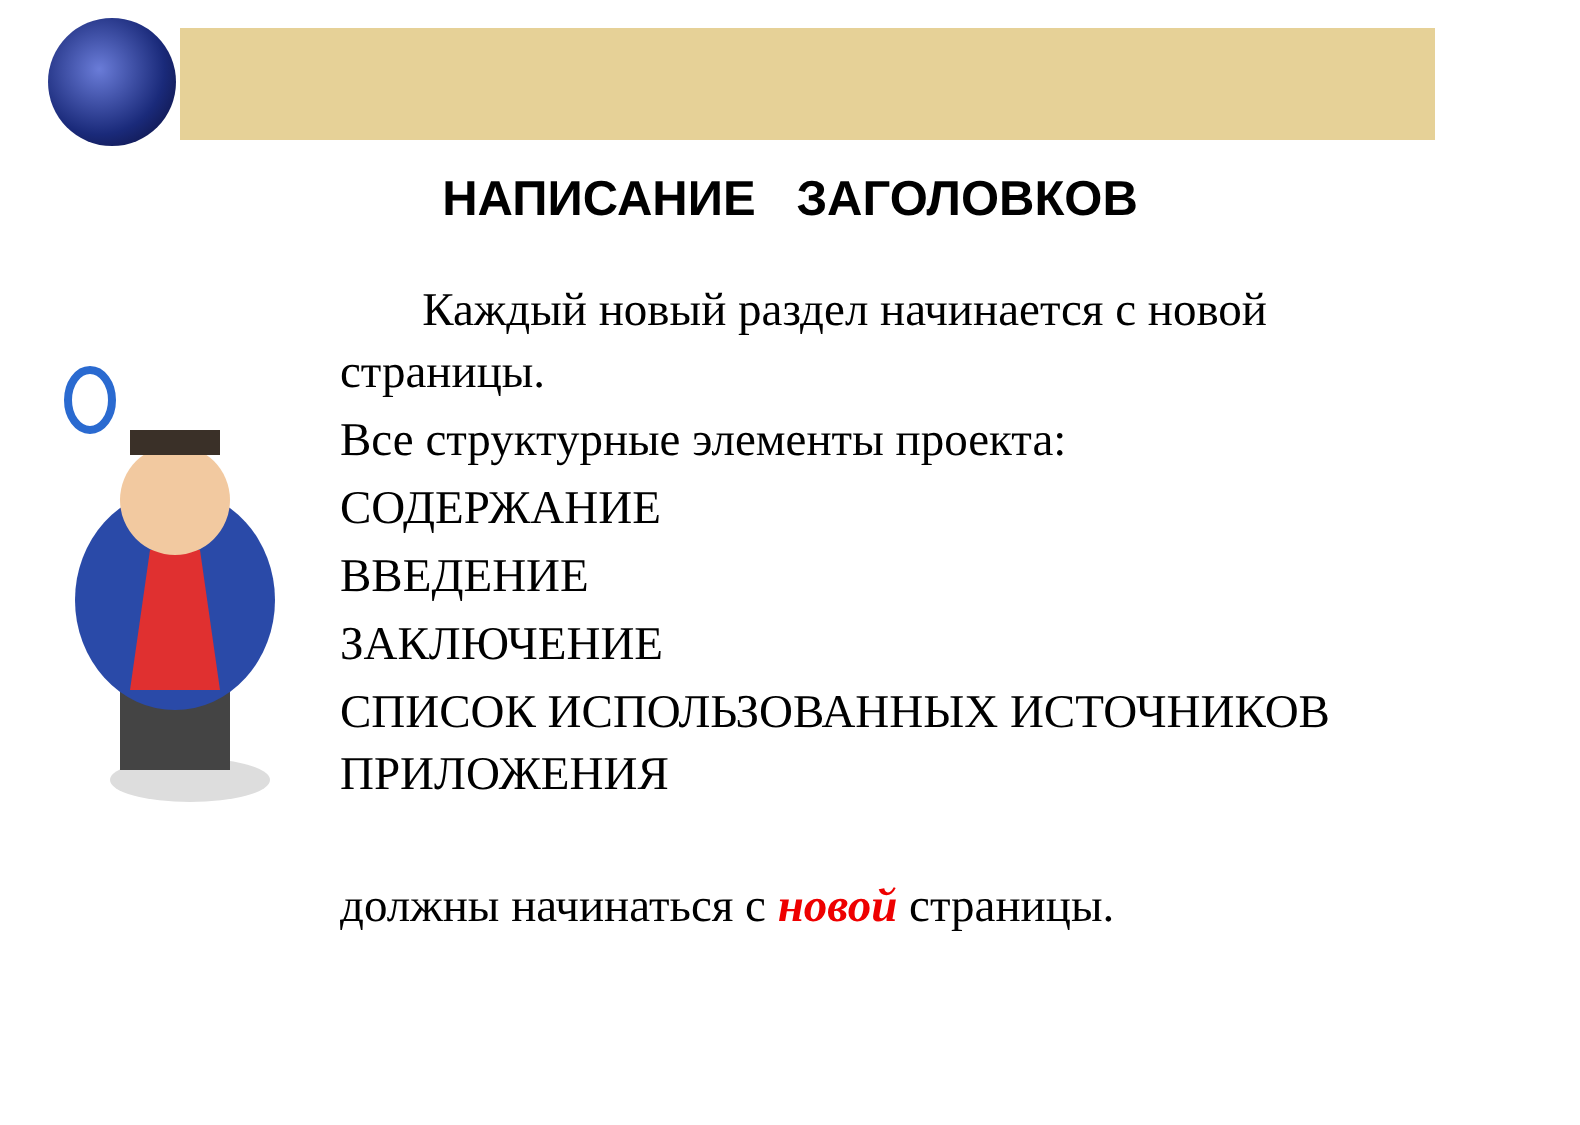НАПИСАНИЕ ЗАГОЛОВКОВ
Каждый новый раздел начинается с новой страницы.
Все структурные элементы проекта:
СОДЕРЖАНИЕ
ВВЕДЕНИЕ
ЗАКЛЮЧЕНИЕ
СПИСОК ИСПОЛЬЗОВАННЫХ ИСТОЧНИКОВ
ПРИЛОЖЕНИЯ
должны начинаться с новой страницы.